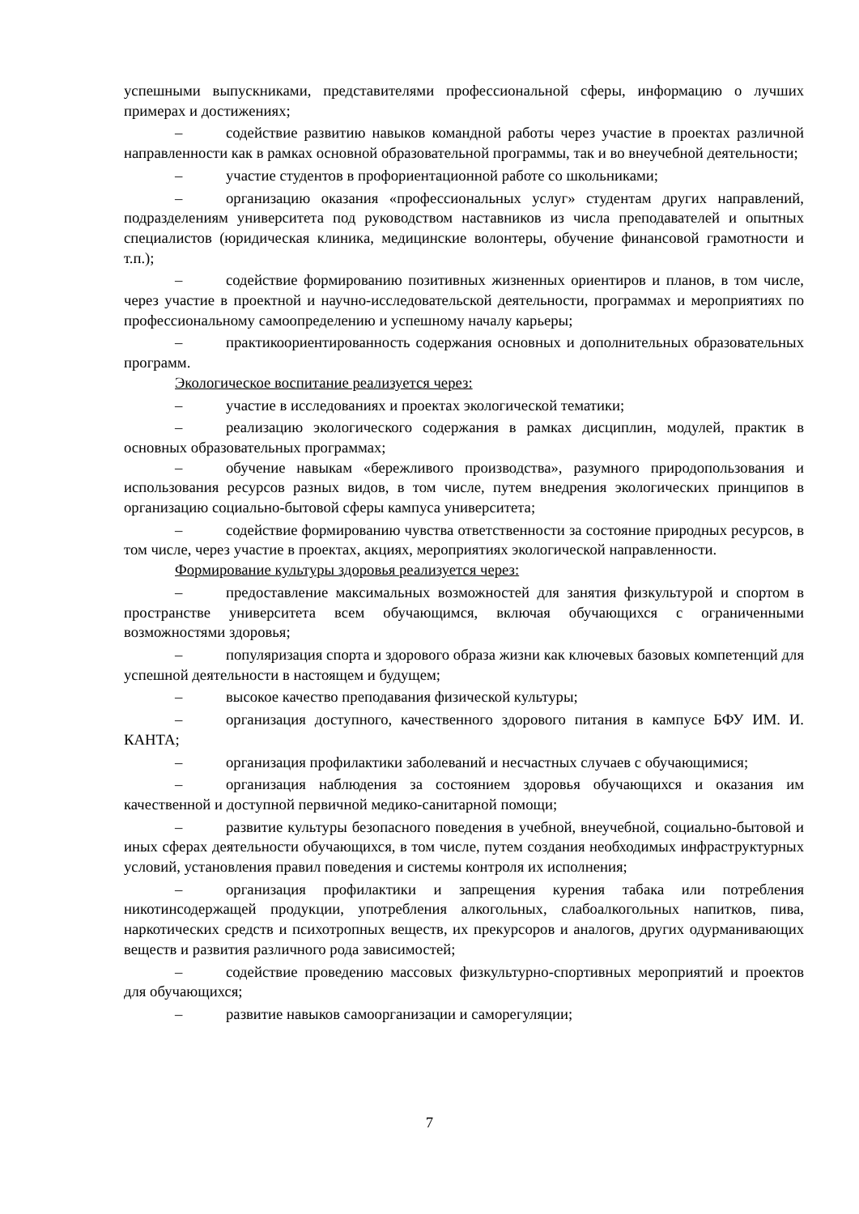успешными выпускниками, представителями профессиональной сферы, информацию о лучших примерах и достижениях;
– содействие развитию навыков командной работы через участие в проектах различной направленности как в рамках основной образовательной программы, так и во внеучебной деятельности;
– участие студентов в профориентационной работе со школьниками;
– организацию оказания «профессиональных услуг» студентам других направлений, подразделениям университета под руководством наставников из числа преподавателей и опытных специалистов (юридическая клиника, медицинские волонтеры, обучение финансовой грамотности и т.п.);
– содействие формированию позитивных жизненных ориентиров и планов, в том числе, через участие в проектной и научно-исследовательской деятельности, программах и мероприятиях по профессиональному самоопределению и успешному началу карьеры;
– практикоориентированность содержания основных и дополнительных образовательных программ.
Экологическое воспитание реализуется через:
– участие в исследованиях и проектах экологической тематики;
– реализацию экологического содержания в рамках дисциплин, модулей, практик в основных образовательных программах;
– обучение навыкам «бережливого производства», разумного природопользования и использования ресурсов разных видов, в том числе, путем внедрения экологических принципов в организацию социально-бытовой сферы кампуса университета;
– содействие формированию чувства ответственности за состояние природных ресурсов, в том числе, через участие в проектах, акциях, мероприятиях экологической направленности.
Формирование культуры здоровья реализуется через:
– предоставление максимальных возможностей для занятия физкультурой и спортом в пространстве университета всем обучающимся, включая обучающихся с ограниченными возможностями здоровья;
– популяризация спорта и здорового образа жизни как ключевых базовых компетенций для успешной деятельности в настоящем и будущем;
– высокое качество преподавания физической культуры;
– организация доступного, качественного здорового питания в кампусе БФУ ИМ. И. КАНТА;
– организация профилактики заболеваний и несчастных случаев с обучающимися;
– организация наблюдения за состоянием здоровья обучающихся и оказания им качественной и доступной первичной медико-санитарной помощи;
– развитие культуры безопасного поведения в учебной, внеучебной, социально-бытовой и иных сферах деятельности обучающихся, в том числе, путем создания необходимых инфраструктурных условий, установления правил поведения и системы контроля их исполнения;
– организация профилактики и запрещения курения табака или потребления никотинсодержащей продукции, употребления алкогольных, слабоалкогольных напитков, пива, наркотических средств и психотропных веществ, их прекурсоров и аналогов, других одурманивающих веществ и развития различного рода зависимостей;
– содействие проведению массовых физкультурно-спортивных мероприятий и проектов для обучающихся;
– развитие навыков самоорганизации и саморегуляции;
7